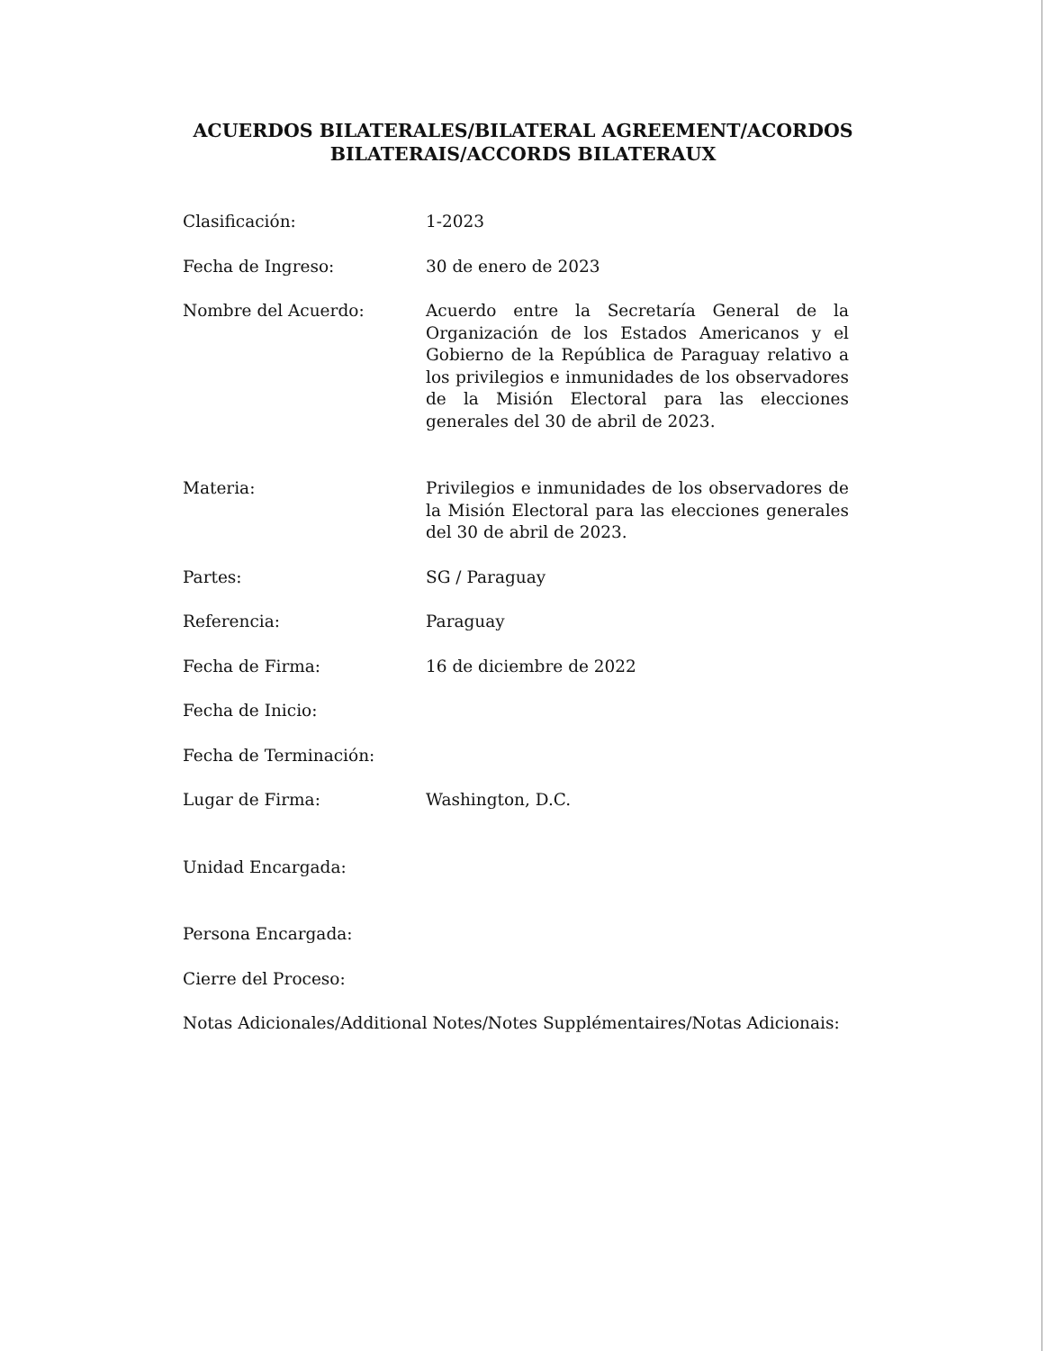ACUERDOS BILATERALES/BILATERAL AGREEMENT/ACORDOS
BILATERAIS/ACCORDS BILATERAUX
| Clasificación: | 1-2023 |
| Fecha de Ingreso: | 30 de enero de 2023 |
| Nombre del Acuerdo: | Acuerdo entre la Secretaría General de la Organización de los Estados Americanos y el Gobierno de la República de Paraguay relativo a los privilegios e inmunidades de los observadores de la Misión Electoral para las elecciones generales del 30 de abril de 2023. |
| Materia: | Privilegios e inmunidades de los observadores de la Misión Electoral para las elecciones generales del 30 de abril de 2023. |
| Partes: | SG / Paraguay |
| Referencia: | Paraguay |
| Fecha de Firma: | 16 de diciembre de 2022 |
| Fecha de Inicio: | |
| Fecha de Terminación: | |
| Lugar de Firma: | Washington, D.C. |
| Unidad Encargada: | |
| Persona Encargada: | |
| Cierre del Proceso: | |
Notas Adicionales/Additional Notes/Notes Supplémentaires/Notas Adicionais: